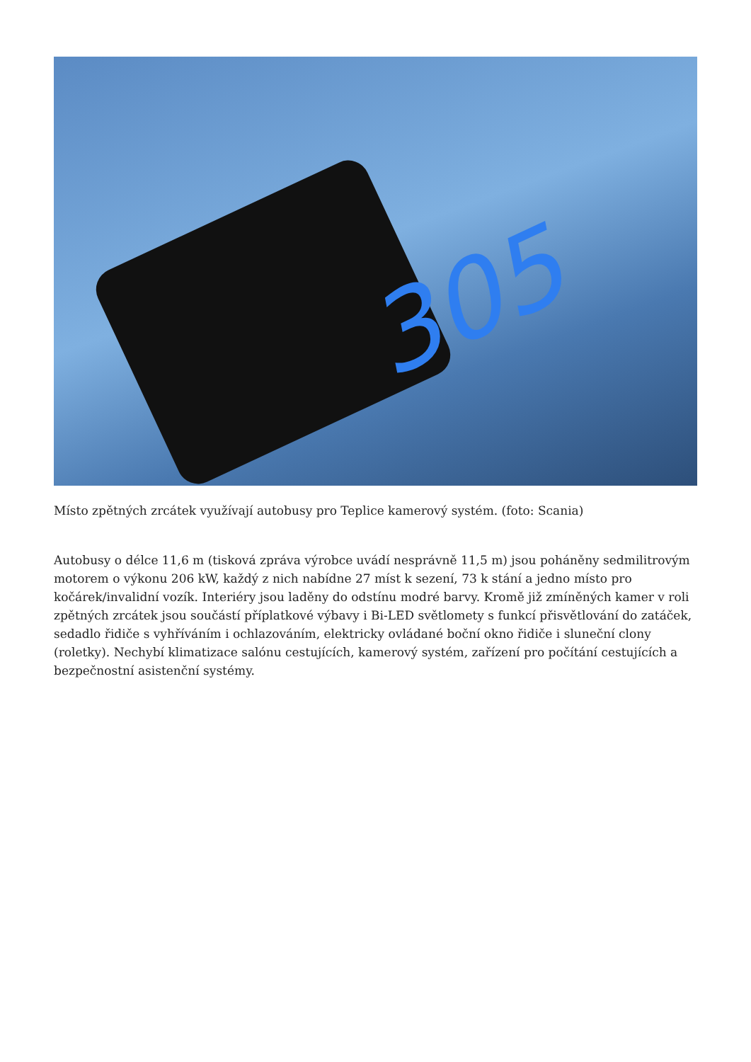305
Místo zpětných zrcátek využívají autobusy pro Teplice kamerový systém. (foto: Scania)
Autobusy o délce 11,6 m (tisková zpráva výrobce uvádí nesprávně 11,5 m) jsou poháněny sedmilitrovým motorem o výkonu 206 kW, každý z nich nabídne 27 míst k sezení, 73 k stání a jedno místo pro kočárek/invalidní vozík. Interiéry jsou laděny do odstínu modré barvy. Kromě již zmíněných kamer v roli zpětných zrcátek jsou součástí příplatkové výbavy i Bi-LED světlomety s funkcí přisvětlování do zatáček, sedadlo řidiče s vyhříváním i ochlazováním, elektricky ovládané boční okno řidiče i sluneční clony (roletky). Nechybí klimatizace salónu cestujících, kamerový systém, zařízení pro počítání cestujících a bezpečnostní asistenční systémy.